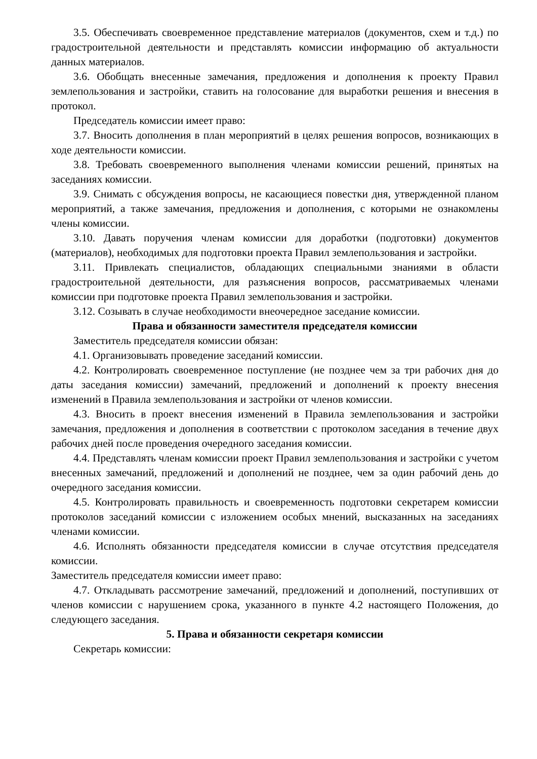3.5. Обеспечивать своевременное представление материалов (документов, схем и т.д.) по градостроительной деятельности и представлять комиссии информацию об актуальности данных материалов.
3.6. Обобщать внесенные замечания, предложения и дополнения к проекту Правил землепользования и застройки, ставить на голосование для выработки решения и внесения в протокол.
Председатель комиссии имеет право:
3.7. Вносить дополнения в план мероприятий в целях решения вопросов, возникающих в ходе деятельности комиссии.
3.8. Требовать своевременного выполнения членами комиссии решений, принятых на заседаниях комиссии.
3.9. Снимать с обсуждения вопросы, не касающиеся повестки дня, утвержденной планом мероприятий, а также замечания, предложения и дополнения, с которыми не ознакомлены члены комиссии.
3.10. Давать поручения членам комиссии для доработки (подготовки) документов (материалов), необходимых для подготовки проекта Правил землепользования и застройки.
3.11. Привлекать специалистов, обладающих специальными знаниями в области градостроительной деятельности, для разъяснения вопросов, рассматриваемых членами комиссии при подготовке проекта Правил землепользования и застройки.
3.12. Созывать в случае необходимости внеочередное заседание комиссии.
Права и обязанности заместителя председателя комиссии
Заместитель председателя комиссии обязан:
4.1. Организовывать проведение заседаний комиссии.
4.2. Контролировать своевременное поступление (не позднее чем за три рабочих дня до даты заседания комиссии) замечаний, предложений и дополнений к проекту внесения изменений в Правила землепользования и застройки от членов комиссии.
4.3. Вносить в проект внесения изменений в Правила землепользования и застройки замечания, предложения и дополнения в соответствии с протоколом заседания в течение двух рабочих дней после проведения очередного заседания комиссии.
4.4. Представлять членам комиссии проект Правил землепользования и застройки с учетом внесенных замечаний, предложений и дополнений не позднее, чем за один рабочий день до очередного заседания комиссии.
4.5. Контролировать правильность и своевременность подготовки секретарем комиссии протоколов заседаний комиссии с изложением особых мнений, высказанных на заседаниях членами комиссии.
4.6. Исполнять обязанности председателя комиссии в случае отсутствия председателя комиссии.
Заместитель председателя комиссии имеет право:
4.7. Откладывать рассмотрение замечаний, предложений и дополнений, поступивших от членов комиссии с нарушением срока, указанного в пункте 4.2 настоящего Положения, до следующего заседания.
5. Права и обязанности секретаря комиссии
Секретарь комиссии: